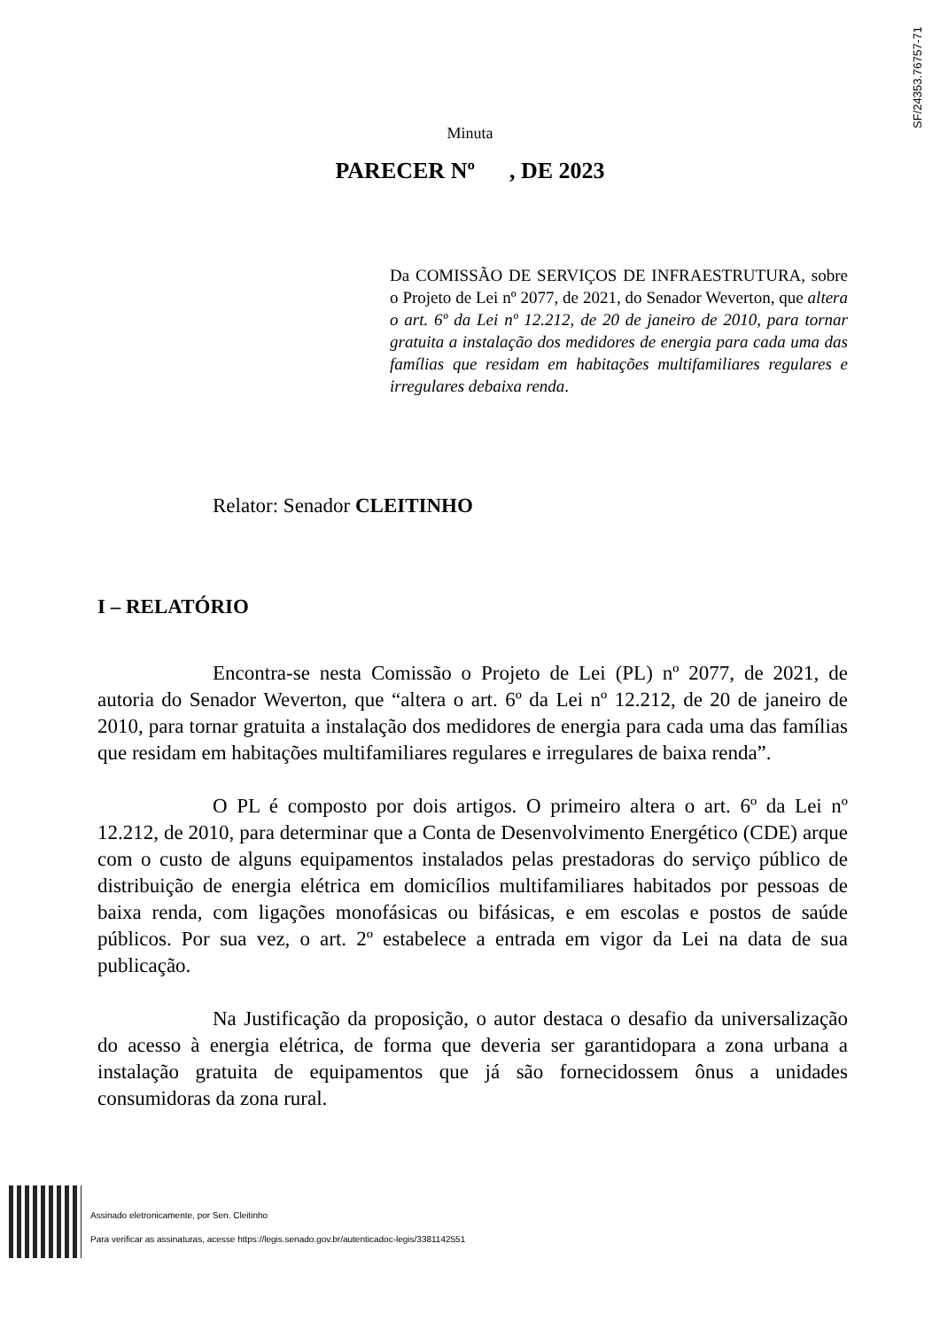SF/24353.76757-71
Minuta
PARECER Nº , DE 2023
Da COMISSÃO DE SERVIÇOS DE INFRAESTRUTURA, sobre o Projeto de Lei nº 2077, de 2021, do Senador Weverton, que altera o art. 6º da Lei nº 12.212, de 20 de janeiro de 2010, para tornar gratuita a instalação dos medidores de energia para cada uma das famílias que residam em habitações multifamiliares regulares e irregulares debaixa renda.
Relator: Senador CLEITINHO
I – RELATÓRIO
Encontra-se nesta Comissão o Projeto de Lei (PL) nº 2077, de 2021, de autoria do Senador Weverton, que “altera o art. 6º da Lei nº 12.212, de 20 de janeiro de 2010, para tornar gratuita a instalação dos medidores de energia para cada uma das famílias que residam em habitações multifamiliares regulares e irregulares de baixa renda”.
O PL é composto por dois artigos. O primeiro altera o art. 6º da Lei nº 12.212, de 2010, para determinar que a Conta de Desenvolvimento Energético (CDE) arque com o custo de alguns equipamentos instalados pelas prestadoras do serviço público de distribuição de energia elétrica em domicílios multifamiliares habitados por pessoas de baixa renda, com ligações monofásicas ou bifásicas, e em escolas e postos de saúde públicos. Por sua vez, o art. 2º estabelece a entrada em vigor da Lei na data de sua publicação.
Na Justificação da proposição, o autor destaca o desafio da universalização do acesso à energia elétrica, de forma que deveria ser garantidopara a zona urbana a instalação gratuita de equipamentos que já são fornecidossem ônus a unidades consumidoras da zona rural.
Assinado eletronicamente, por Sen. Cleitinho
Para verificar as assinaturas, acesse https://legis.senado.gov.br/autenticadoc-legis/3381142551